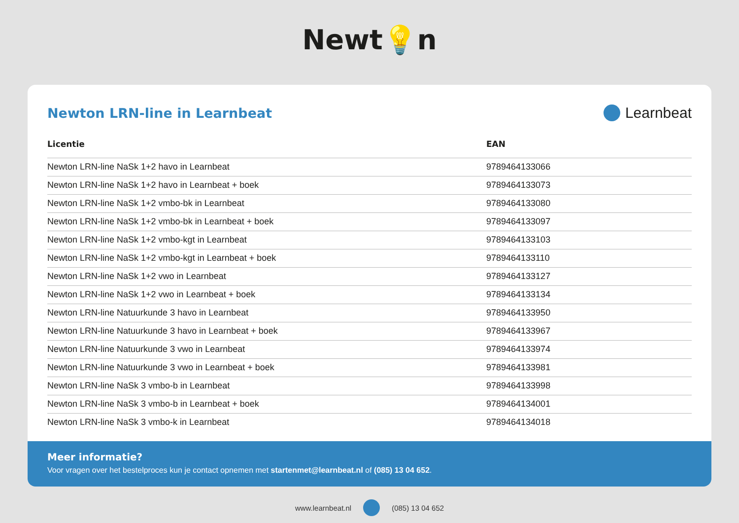Newt💡n
Newton LRN-line in Learnbeat Learnbeat
| Licentie | EAN |
| --- | --- |
| Newton LRN-line NaSk 1+2 havo in Learnbeat | 9789464133066 |
| Newton LRN-line NaSk 1+2 havo in Learnbeat + boek | 9789464133073 |
| Newton LRN-line NaSk 1+2 vmbo-bk in Learnbeat | 9789464133080 |
| Newton LRN-line NaSk 1+2 vmbo-bk in Learnbeat + boek | 9789464133097 |
| Newton LRN-line NaSk 1+2 vmbo-kgt in Learnbeat | 9789464133103 |
| Newton LRN-line NaSk 1+2 vmbo-kgt in Learnbeat + boek | 9789464133110 |
| Newton LRN-line NaSk 1+2 vwo in Learnbeat | 9789464133127 |
| Newton LRN-line NaSk 1+2 vwo in Learnbeat + boek | 9789464133134 |
| Newton LRN-line Natuurkunde 3 havo in Learnbeat | 9789464133950 |
| Newton LRN-line Natuurkunde 3 havo in Learnbeat + boek | 9789464133967 |
| Newton LRN-line Natuurkunde 3 vwo in Learnbeat | 9789464133974 |
| Newton LRN-line Natuurkunde 3 vwo in Learnbeat + boek | 9789464133981 |
| Newton LRN-line NaSk 3 vmbo-b in Learnbeat | 9789464133998 |
| Newton LRN-line NaSk 3 vmbo-b in Learnbeat + boek | 9789464134001 |
| Newton LRN-line NaSk 3 vmbo-k in Learnbeat | 9789464134018 |
Meer informatie?
Voor vragen over het bestelproces kun je contact opnemen met startenmet@learnbeat.nl of (085) 13 04 652.
www.learnbeat.nl (085) 13 04 652